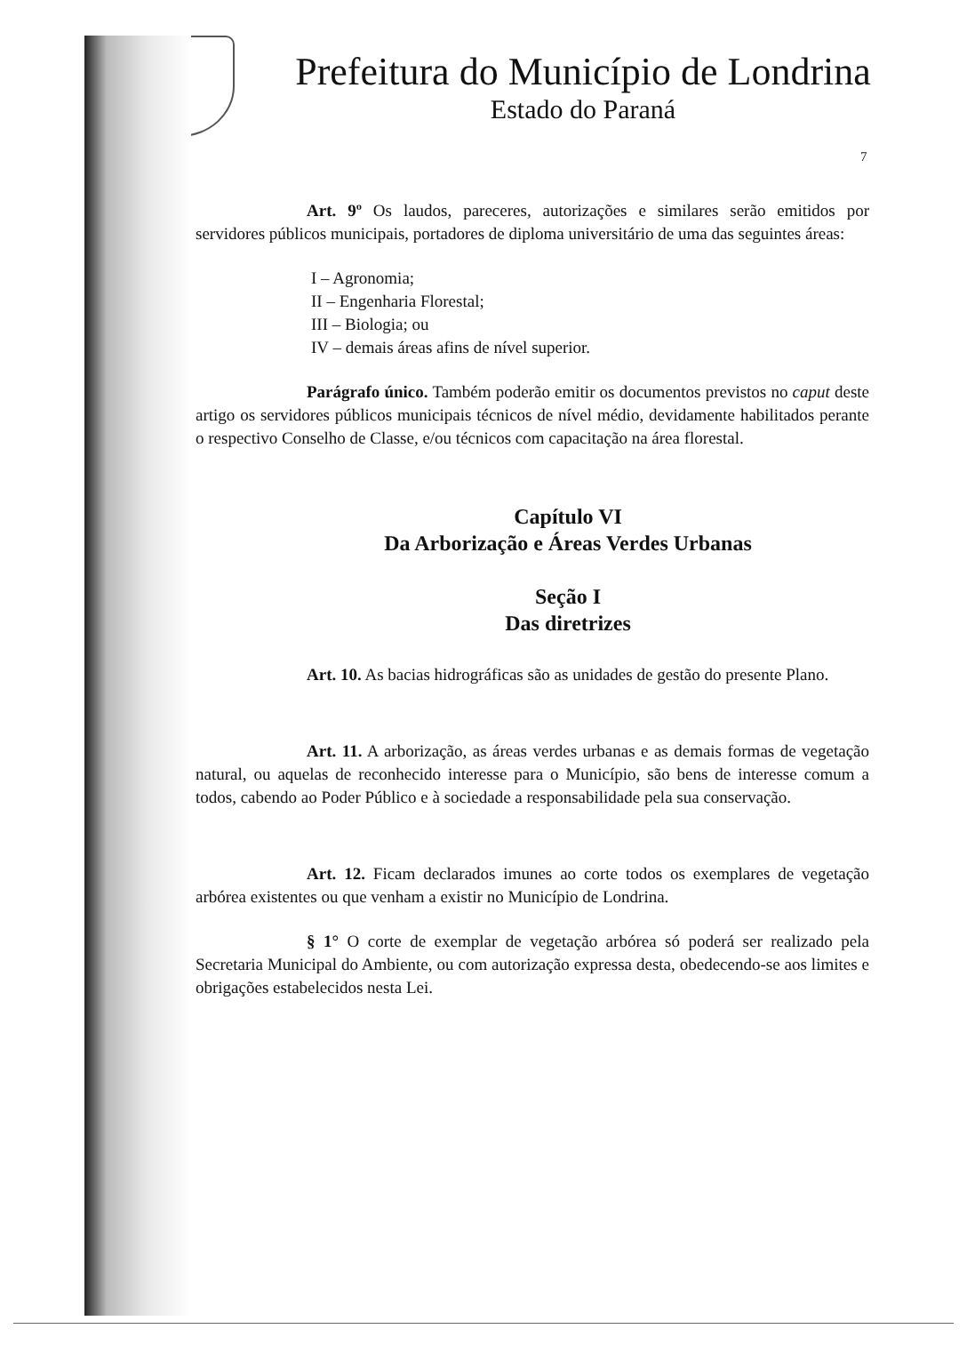Prefeitura do Município de Londrina
Estado do Paraná
7
Art. 9º Os laudos, pareceres, autorizações e similares serão emitidos por servidores públicos municipais, portadores de diploma universitário de uma das seguintes áreas:
I – Agronomia;
II – Engenharia Florestal;
III – Biologia; ou
IV – demais áreas afins de nível superior.
Parágrafo único. Também poderão emitir os documentos previstos no caput deste artigo os servidores públicos municipais técnicos de nível médio, devidamente habilitados perante o respectivo Conselho de Classe, e/ou técnicos com capacitação na área florestal.
Capítulo VI
Da Arborização e Áreas Verdes Urbanas
Seção I
Das diretrizes
Art. 10. As bacias hidrográficas são as unidades de gestão do presente Plano.
Art. 11. A arborização, as áreas verdes urbanas e as demais formas de vegetação natural, ou aquelas de reconhecido interesse para o Município, são bens de interesse comum a todos, cabendo ao Poder Público e à sociedade a responsabilidade pela sua conservação.
Art. 12. Ficam declarados imunes ao corte todos os exemplares de vegetação arbórea existentes ou que venham a existir no Município de Londrina.
§ 1° O corte de exemplar de vegetação arbórea só poderá ser realizado pela Secretaria Municipal do Ambiente, ou com autorização expressa desta, obedecendo-se aos limites e obrigações estabelecidos nesta Lei.